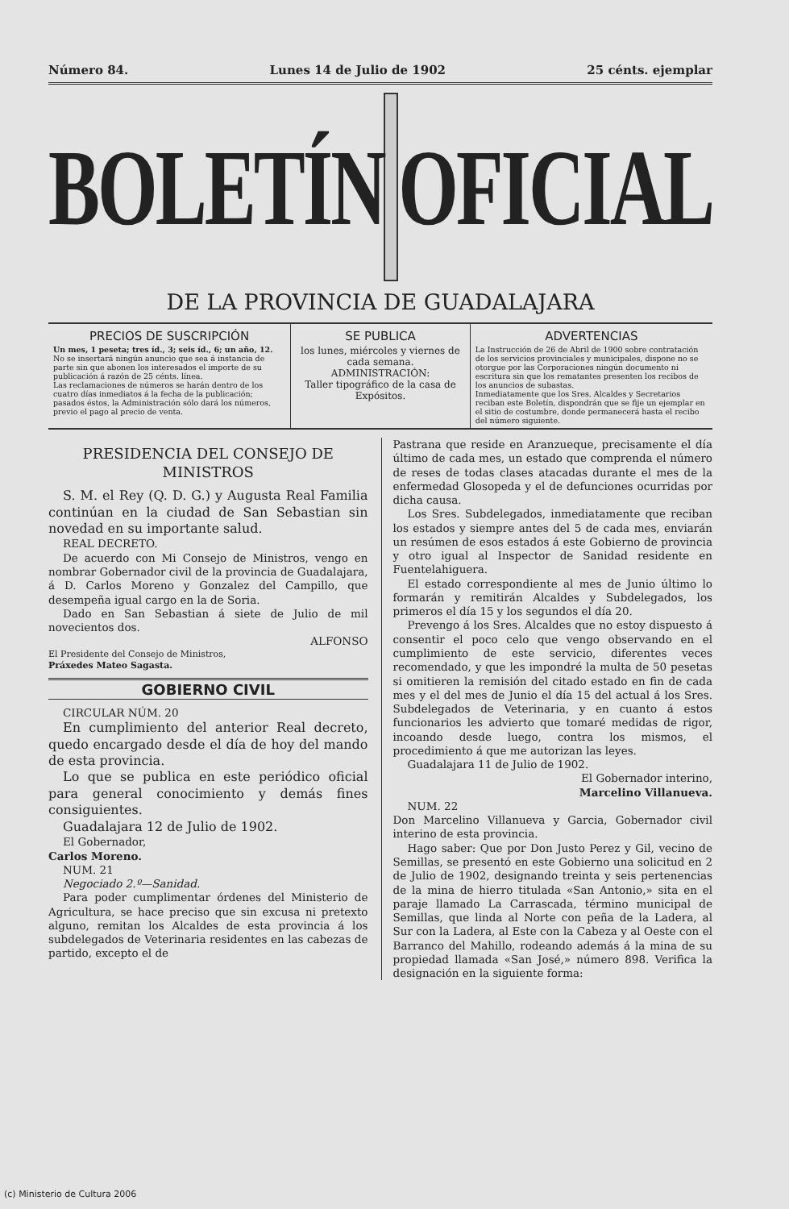Número 84. Lunes 14 de Julio de 1902 25 cénts. ejemplar
BOLETÍN OFICIAL
DE LA PROVINCIA DE GUADALAJARA
PRECIOS DE SUSCRIPCIÓN
Un mes, 1 peseta; tres íd., 3; seis íd., 6; un año, 12.
No se insertará ningún anuncio que sea á instancia de parte sin que abonen los interesados el importe de su publicación á razón de 25 cénts. línea.
Las reclamaciones de números se harán dentro de los cuatro días inmediatos á la fecha de la publicación; pasados éstos, la Administración sólo dará los números, previo el pago al precio de venta.
SE PUBLICA
los lunes, miércoles y viernes de cada semana.
ADMINISTRACIÓN:
Taller tipográfico de la casa de Expósitos.
ADVERTENCIAS
La Instrucción de 26 de Abril de 1900 sobre contratación de los servicios provinciales y municipales, dispone no se otorgue por las Corporaciones ningún documento ni escritura sin que los rematantes presenten los recibos de los anuncios de subastas.
Inmediatamente que los Sres. Alcaldes y Secretarios reciban este Boletín, dispondrán que se fije un ejemplar en el sitio de costumbre, donde permanecerá hasta el recibo del número siguiente.
PRESIDENCIA DEL CONSEJO DE MINISTROS
S. M. el Rey (Q. D. G.) y Augusta Real Familia continúan en la ciudad de San Sebastian sin novedad en su importante salud.
REAL DECRETO.
De acuerdo con Mi Consejo de Ministros, vengo en nombrar Gobernador civil de la provincia de Guadalajara, á D. Carlos Moreno y Gonzalez del Campillo, que desempeña igual cargo en la de Soria.
Dado en San Sebastian á siete de Julio de mil novecientos dos.
ALFONSO
El Presidente del Consejo de Ministros,
Práxedes Mateo Sagasta.
GOBIERNO CIVIL
CIRCULAR NÚM. 20
En cumplimiento del anterior Real decreto, quedo encargado desde el día de hoy del mando de esta provincia.
Lo que se publica en este periódico oficial para general conocimiento y demás fines consiguientes.
Guadalajara 12 de Julio de 1902.
El Gobernador,
Carlos Moreno.
NUM. 21
Negociado 2.º—Sanidad.
Para poder cumplimentar órdenes del Ministerio de Agricultura, se hace preciso que sin excusa ni pretexto alguno, remitan los Alcaldes de esta provincia á los subdelegados de Veterinaria residentes en las cabezas de partido, excepto el de
Pastrana que reside en Aranzueque, precisamente el día último de cada mes, un estado que comprenda el número de reses de todas clases atacadas durante el mes de la enfermedad Glosopeda y el de defunciones ocurridas por dicha causa.
Los Sres. Subdelegados, inmediatamente que reciban los estados y siempre antes del 5 de cada mes, enviarán un resúmen de esos estados á este Gobierno de provincia y otro igual al Inspector de Sanidad residente en Fuentelahiguera.
El estado correspondiente al mes de Junio último lo formarán y remitirán Alcaldes y Subdelegados, los primeros el día 15 y los segundos el día 20.
Prevengo á los Sres. Alcaldes que no estoy dispuesto á consentir el poco celo que vengo observando en el cumplimiento de este servicio, diferentes veces recomendado, y que les impondré la multa de 50 pesetas si omitieren la remisión del citado estado en fin de cada mes y el del mes de Junio el día 15 del actual á los Sres. Subdelegados de Veterinaria, y en cuanto á estos funcionarios les advierto que tomaré medidas de rigor, incoando desde luego, contra los mismos, el procedimiento á que me autorizan las leyes.
Guadalajara 11 de Julio de 1902.
El Gobernador interino,
Marcelino Villanueva.
NUM. 22
Don Marcelino Villanueva y Garcia, Gobernador civil interino de esta provincia.
Hago saber: Que por Don Justo Perez y Gil, vecino de Semillas, se presentó en este Gobierno una solicitud en 2 de Julio de 1902, designando treinta y seis pertenencias de la mina de hierro titulada «San Antonio,» sita en el paraje llamado La Carrascada, término municipal de Semillas, que linda al Norte con peña de la Ladera, al Sur con la Ladera, al Este con la Cabeza y al Oeste con el Barranco del Mahillo, rodeando además á la mina de su propiedad llamada «San José,» número 898. Verifica la designación en la siguiente forma:
(c) Ministerio de Cultura 2006